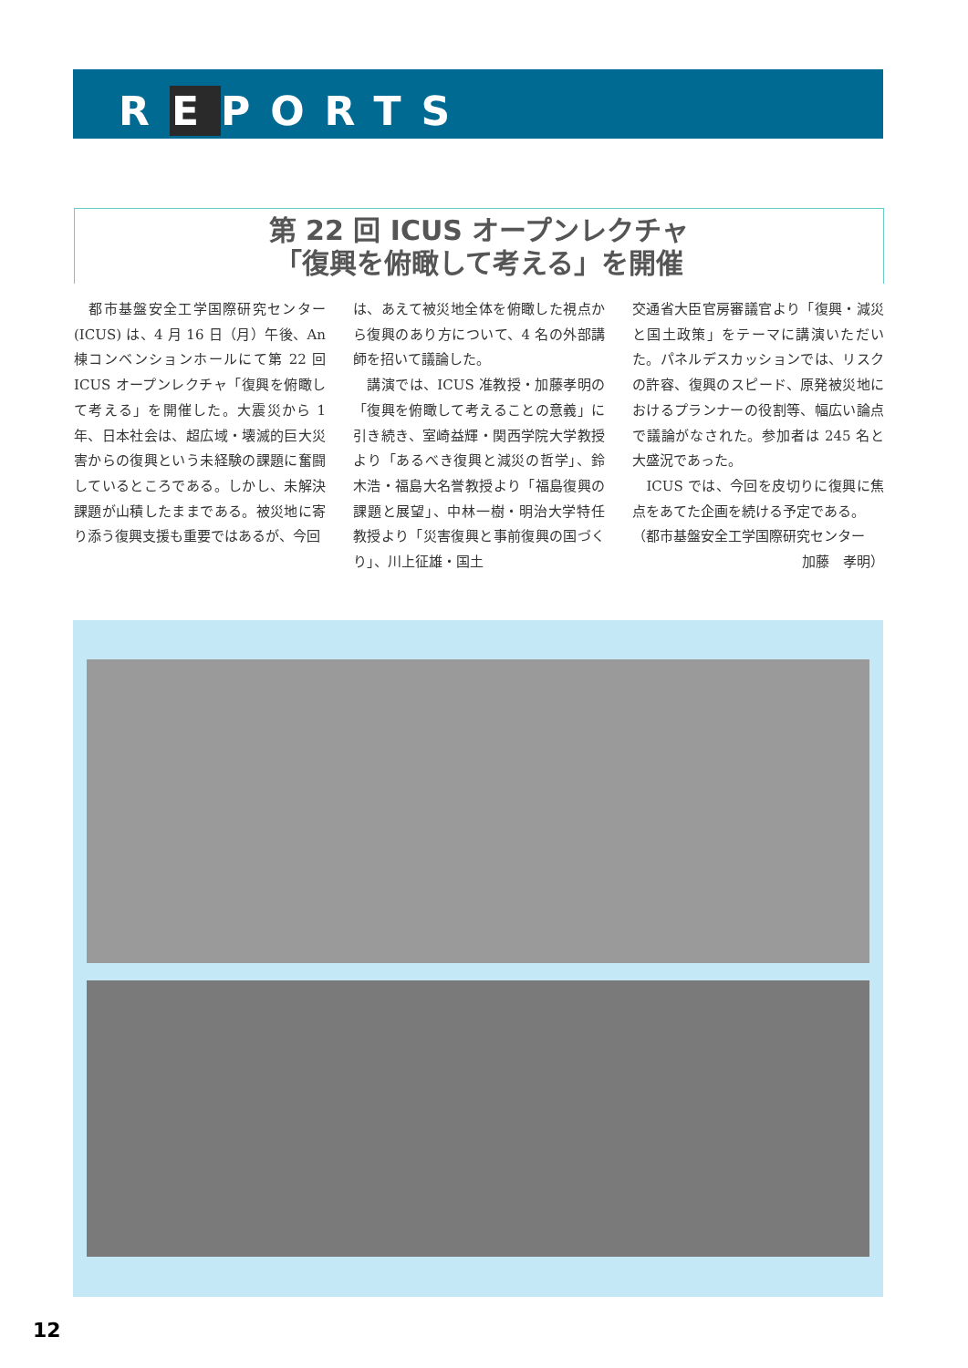REPORTS
第 22 回 ICUS オープンレクチャ
「復興を俯瞰して考える」を開催
　都市基盤安全工学国際研究センター (ICUS) は、4 月 16 日（月）午後、An 棟コンベンションホールにて第 22 回 ICUS オープンレクチャ「復興を俯瞰して考える」を開催した。大震災から 1 年、日本社会は、超広域・壊滅的巨大災害からの復興という未経験の課題に奮闘しているところである。しかし、未解決課題が山積したままである。被災地に寄り添う復興支援も重要ではあるが、今回
は、あえて被災地全体を俯瞰した視点から復興のあり方について、4 名の外部講師を招いて議論した。
　講演では、ICUS 准教授・加藤孝明の「復興を俯瞰して考えることの意義」に引き続き、室崎益輝・関西学院大学教授より「あるべき復興と減災の哲学」、鈴木浩・福島大名誉教授より「福島復興の課題と展望」、中林一樹・明治大学特任教授より「災害復興と事前復興の国づくり」、川上征雄・国土
交通省大臣官房審議官より「復興・減災と国土政策」をテーマに講演いただいた。パネルデスカッションでは、リスクの許容、復興のスピード、原発被災地におけるプランナーの役割等、幅広い論点で議論がなされた。参加者は 245 名と大盛況であった。
　ICUS では、今回を皮切りに復興に焦点をあてた企画を続ける予定である。
（都市基盤安全工学国際研究センター
加藤　孝明）
12